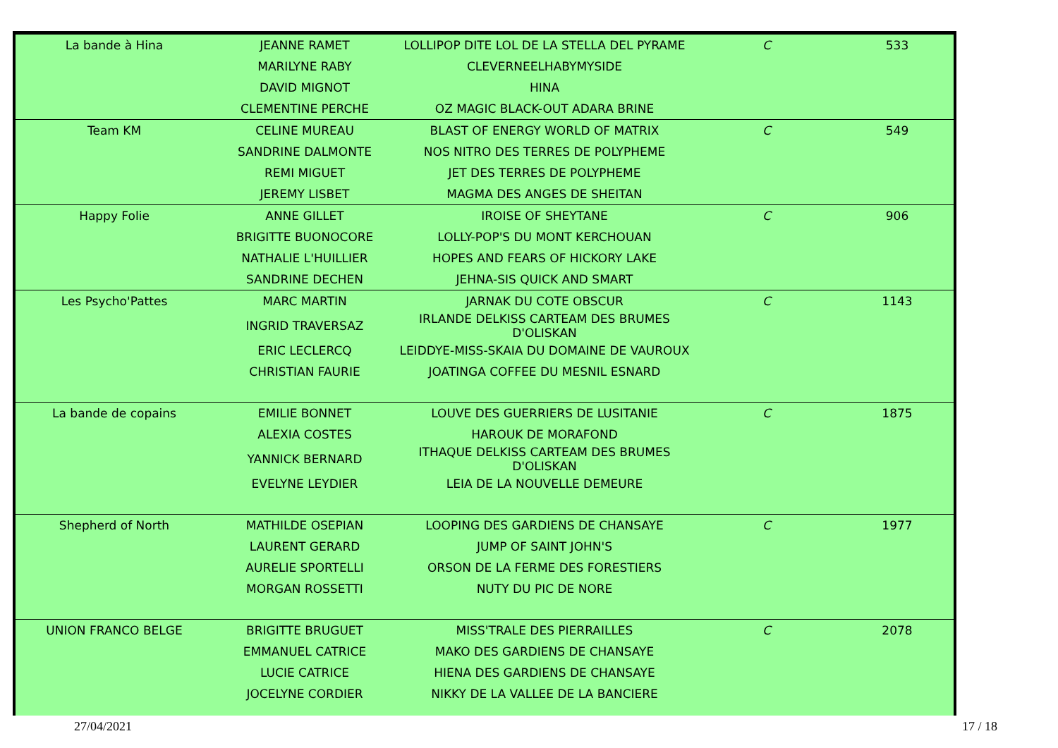| La bande à Hina | JEANNE RAMET | LOLLIPOP DITE LOL DE LA STELLA DEL PYRAME | C | 533 |
| | MARILYNE RABY | CLEVERNEELHABYMYSIDE | | |
| | DAVID MIGNOT | HINA | | |
| | CLEMENTINE PERCHE | OZ MAGIC BLACK-OUT ADARA BRINE | | |
| Team KM | CELINE MUREAU | BLAST OF ENERGY WORLD OF MATRIX | C | 549 |
| | SANDRINE DALMONTE | NOS NITRO DES TERRES DE POLYPHEME | | |
| | REMI MIGUET | JET DES TERRES DE POLYPHEME | | |
| | JEREMY LISBET | MAGMA DES ANGES DE SHEITAN | | |
| Happy Folie | ANNE GILLET | IROISE OF SHEYTANE | C | 906 |
| | BRIGITTE BUONOCORE | LOLLY-POP'S DU MONT KERCHOUAN | | |
| | NATHALIE L'HUILLIER | HOPES AND FEARS OF HICKORY LAKE | | |
| | SANDRINE DECHEN | JEHNA-SIS QUICK AND SMART | | |
| Les Psycho'Pattes | MARC MARTIN | JARNAK DU COTE OBSCUR | C | 1143 |
| | INGRID TRAVERSAZ | IRLANDE DELKISS CARTEAM DES BRUMES D'OLISKAN | | |
| | ERIC LECLERCQ | LEIDDYE-MISS-SKAIA DU DOMAINE DE VAUROUX | | |
| | CHRISTIAN FAURIE | JOATINGA COFFEE DU MESNIL ESNARD | | |
| La bande de copains | EMILIE BONNET | LOUVE DES GUERRIERS DE LUSITANIE | C | 1875 |
| | ALEXIA COSTES | HAROUK DE MORAFOND | | |
| | YANNICK BERNARD | ITHAQUE DELKISS CARTEAM DES BRUMES D'OLISKAN | | |
| | EVELYNE LEYDIER | LEIA DE LA NOUVELLE DEMEURE | | |
| Shepherd of North | MATHILDE OSEPIAN | LOOPING DES GARDIENS DE CHANSAYE | C | 1977 |
| | LAURENT GERARD | JUMP OF SAINT JOHN'S | | |
| | AURELIE SPORTELLI | ORSON DE LA FERME DES FORESTIERS | | |
| | MORGAN ROSSETTI | NUTY DU PIC DE NORE | | |
| UNION FRANCO BELGE | BRIGITTE BRUGUET | MISS'TRALE DES PIERRAILLES | C | 2078 |
| | EMMANUEL CATRICE | MAKO DES GARDIENS DE CHANSAYE | | |
| | LUCIE CATRICE | HIENA DES GARDIENS DE CHANSAYE | | |
| | JOCELYNE CORDIER | NIKKY DE LA VALLEE DE LA BANCIERE | | |
27/04/2021 17 / 18